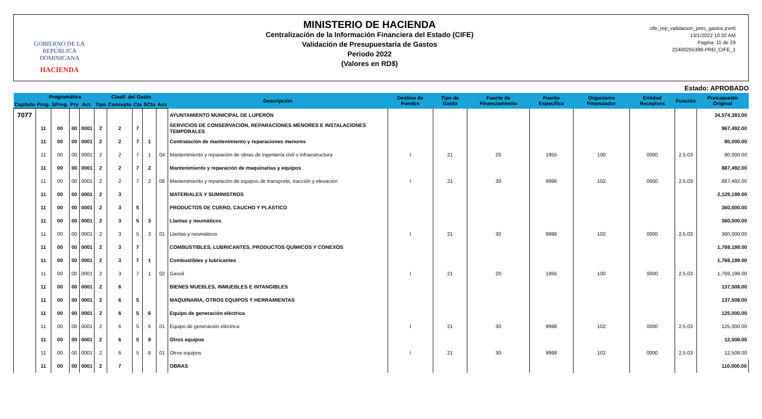GOBIERNO DE LA
REPÚBLICA
DOMINICANA
HACIENDA
MINISTERIO DE HACIENDA
Centralización de la Información Financiera del Estado (CIFE)
Validación de Presupuestaria de Gastos
Periodo 2022
(Valores en RD$)
cife_rep_validacion_pres_gastos.jrxml
13/1/2022 10:32 AM
Pagina: 11 de 29
22400255398-PRD_CIFE_1
Estado: APROBADO
| | Programática | | | | Clasif. del Gasto | | | | | Descripción | Destino de Fondos | Tipo de Gasto | Fuente de Financiamiento | Fuente Especifica | Organismo Financiador | Entidad Receptora | Función | Presupuesto Original |
| --- | --- | --- | --- | --- | --- | --- | --- | --- | --- | --- | --- | --- | --- | --- | --- | --- | --- | --- |
| Capitulo | Prog. | SProg. | Pry | Act. | Tipo | Concepto | Cta | SCta | Aux | | | | | | | | | |
| 7077 | | | | | | | | | | AYUNTAMIENTO MUNICIPAL DE LUPERÓN | | | | | | | | 34,574,383.00 |
| | 11 | 00 | 00 | 0001 | 2 | 2 | 7 | | | SERVICIOS DE CONSERVACIÓN, REPARACIONES MENORES E INSTALACIONES TEMPORALES | | | | | | | | 967,492.00 |
| | 11 | 00 | 00 | 0001 | 2 | 2 | 7 | 1 | | Contratación de mantenimiento y reparaciones menores | | | | | | | | 80,000.00 |
| | 11 | 00 | 00 | 0001 | 2 | 2 | 7 | 1 | 04 | Mantenimiento y reparación de obras de ingeniería civil o infraestructura | I | 21 | 20 | 1955 | 100 | 0000 | 2.5.03 | 80,000.00 |
| | 11 | 00 | 00 | 0001 | 2 | 2 | 7 | 2 | | Mantenimiento y reparación de maquinarias y equipos | | | | | | | | 887,492.00 |
| | 11 | 00 | 00 | 0001 | 2 | 2 | 7 | 2 | 06 | Mantenimiento y reparación de equipos de transporte, tracción y elevación | I | 21 | 30 | 9996 | 102 | 0000 | 2.5.03 | 887,492.00 |
| | 11 | 00 | 00 | 0001 | 2 | 3 | | | | MATERIALES Y SUMINISTROS | | | | | | | | 2,129,199.00 |
| | 11 | 00 | 00 | 0001 | 2 | 3 | 5 | | | PRODUCTOS DE CUERO, CAUCHO Y PLÁSTICO | | | | | | | | 360,000.00 |
| | 11 | 00 | 00 | 0001 | 2 | 3 | 5 | 3 | | Llantas y neumáticos | | | | | | | | 360,000.00 |
| | 11 | 00 | 00 | 0001 | 2 | 3 | 5 | 3 | 01 | Llantas y neumáticos | I | 21 | 30 | 9998 | 102 | 0000 | 2.5.03 | 360,000.00 |
| | 11 | 00 | 00 | 0001 | 2 | 3 | 7 | | | COMBUSTIBLES, LUBRICANTES, PRODUCTOS QUÍMICOS Y CONEXOS | | | | | | | | 1,769,199.00 |
| | 11 | 00 | 00 | 0001 | 2 | 3 | 7 | 1 | | Combustibles y lubricantes | | | | | | | | 1,769,199.00 |
| | 11 | 00 | 00 | 0001 | 2 | 3 | 7 | 1 | 02 | Gasoil | I | 21 | 20 | 1955 | 100 | 0000 | 2.5.03 | 1,769,199.00 |
| | 11 | 00 | 00 | 0001 | 2 | 6 | | | | BIENES MUEBLES, INMUEBLES E INTANGIBLES | | | | | | | | 137,508.00 |
| | 11 | 00 | 00 | 0001 | 2 | 6 | 5 | | | MAQUINARIA, OTROS EQUIPOS Y HERRAMIENTAS | | | | | | | | 137,508.00 |
| | 11 | 00 | 00 | 0001 | 2 | 6 | 5 | 6 | | Equipo de generación eléctrica | | | | | | | | 125,000.00 |
| | 11 | 00 | 00 | 0001 | 2 | 6 | 5 | 6 | 01 | Equipo de generación eléctrica | I | 21 | 30 | 9998 | 102 | 0000 | 2.5.03 | 125,000.00 |
| | 11 | 00 | 00 | 0001 | 2 | 6 | 5 | 8 | | Otros equipos | | | | | | | | 12,508.00 |
| | 11 | 00 | 00 | 0001 | 2 | 6 | 5 | 8 | 01 | Otros equipos | I | 21 | 30 | 9998 | 102 | 0000 | 2.5.03 | 12,508.00 |
| | 11 | 00 | 00 | 0001 | 2 | 7 | | | | OBRAS | | | | | | | | 110,000.00 |